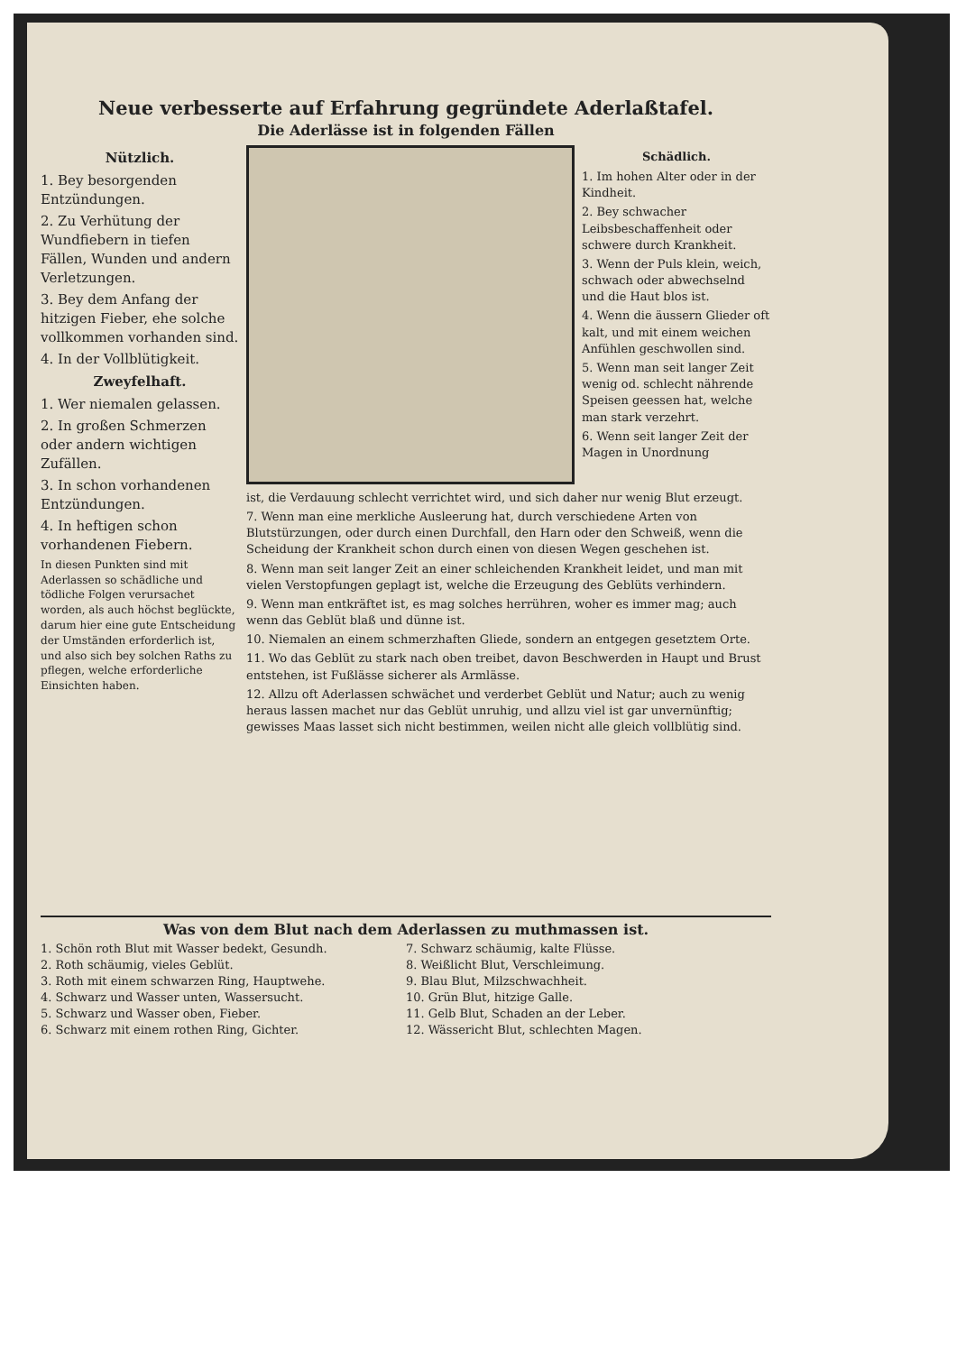Neue verbesserte auf Erfahrung gegründete Aderlaßtafel.
Die Aderlässe ist in folgenden Fällen
Nützlich.
1. Bey besorgenden Entzündungen.
2. Zu Verhütung der Wundfiebern in tiefen Fällen, Wunden und andern Verletzungen.
3. Bey dem Anfang der hitzigen Fieber, ehe solche vollkommen vorhanden sind.
4. In der Vollblütigkeit.
Zweyfelhaft.
1. Wer niemalen gelassen.
2. In großen Schmerzen oder andern wichtigen Zufällen.
3. In schon vorhandenen Entzündungen.
4. In heftigen schon vorhandenen Fiebern.
In diesen Punkten sind mit Aderlassen so schädliche und tödliche Folgen verursachet worden, als auch höchst beglückte, darum hier eine gute Entscheidung der Umständen erforderlich ist, und also sich bey solchen Raths zu pflegen, welche erforderliche Einsichten haben.
Schädlich.
1. Im hohen Alter oder in der Kindheit.
2. Bey schwacher Leibsbeschaffenheit oder schwere durch Krankheit.
3. Wenn der Puls klein, weich, schwach oder abwechselnd und die Haut blos ist.
4. Wenn die äussern Glieder oft kalt, und mit einem weichen Anfühlen geschwollen sind.
5. Wenn man seit langer Zeit wenig od. schlecht nährende Speisen geessen hat, welche man stark verzehrt.
6. Wenn seit langer Zeit der Magen in Unordnung
ist, die Verdauung schlecht verrichtet wird, und sich daher nur wenig Blut erzeugt.
7. Wenn man eine merkliche Ausleerung hat, durch verschiedene Arten von Blutstürzungen, oder durch einen Durchfall, den Harn oder den Schweiß, wenn die Scheidung der Krankheit schon durch einen von diesen Wegen geschehen ist.
8. Wenn man seit langer Zeit an einer schleichenden Krankheit leidet, und man mit vielen Verstopfungen geplagt ist, welche die Erzeugung des Geblüts verhindern.
9. Wenn man entkräftet ist, es mag solches herrühren, woher es immer mag; auch wenn das Geblüt blaß und dünne ist.
10. Niemalen an einem schmerzhaften Gliede, sondern an entgegen gesetztem Orte.
11. Wo das Geblüt zu stark nach oben treibet, davon Beschwerden in Haupt und Brust entstehen, ist Fußlässe sicherer als Armlässe.
12. Allzu oft Aderlassen schwächet und verderbet Geblüt und Natur; auch zu wenig heraus lassen machet nur das Geblüt unruhig, und allzu viel ist gar unvernünftig; gewisses Maas lasset sich nicht bestimmen, weilen nicht alle gleich vollblütig sind.
Was von dem Blut nach dem Aderlassen zu muthmassen ist.
1. Schön roth Blut mit Wasser bedekt, Gesundh.
2. Roth schäumig, vieles Geblüt.
3. Roth mit einem schwarzen Ring, Hauptwehe.
4. Schwarz und Wasser unten, Wassersucht.
5. Schwarz und Wasser oben, Fieber.
6. Schwarz mit einem rothen Ring, Gichter.
7. Schwarz schäumig, kalte Flüsse.
8. Weißlicht Blut, Verschleimung.
9. Blau Blut, Milzschwachheit.
10. Grün Blut, hitzige Galle.
11. Gelb Blut, Schaden an der Leber.
12. Wässericht Blut, schlechten Magen.